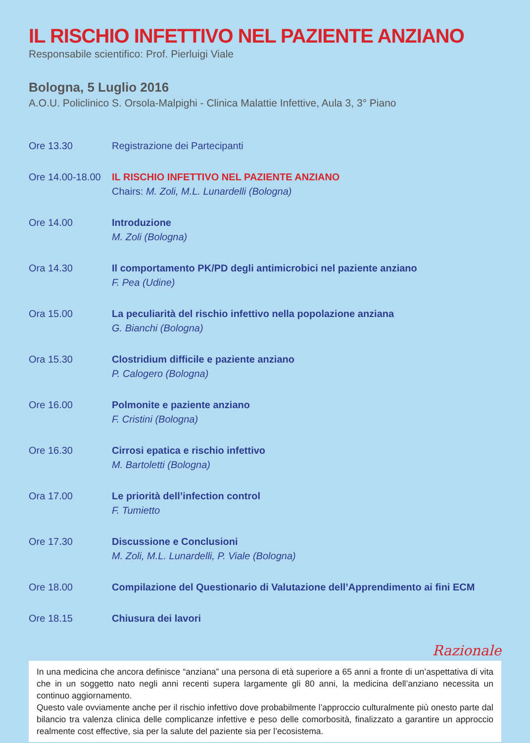IL RISCHIO INFETTIVO NEL PAZIENTE ANZIANO
Responsabile scientifico: Prof. Pierluigi Viale
Bologna, 5 Luglio 2016
A.O.U. Policlinico S. Orsola-Malpighi - Clinica Malattie Infettive, Aula 3, 3° Piano
Ore 13.30 Registrazione dei Partecipanti
Ore 14.00-18.00
IL RISCHIO INFETTIVO NEL PAZIENTE ANZIANO
Chairs: M. Zoli, M.L. Lunardelli (Bologna)
Ore 14.00 Introduzione
M. Zoli (Bologna)
Ora 14.30 Il comportamento PK/PD degli antimicrobici nel paziente anziano
F. Pea (Udine)
Ora 15.00 La peculiarità del rischio infettivo nella popolazione anziana
G. Bianchi (Bologna)
Ora 15.30 Clostridium difficile e paziente anziano
P. Calogero (Bologna)
Ore 16.00 Polmonite e paziente anziano
F. Cristini (Bologna)
Ore 16.30 Cirrosi epatica e rischio infettivo
M. Bartoletti (Bologna)
Ora 17.00 Le priorità dell’infection control
F. Tumietto
Ore 17.30 Discussione e Conclusioni
M. Zoli, M.L. Lunardelli, P. Viale (Bologna)
Ore 18.00 Compilazione del Questionario di Valutazione dell’Apprendimento ai fini ECM
Ore 18.15 Chiusura dei lavori
Razionale
In una medicina che ancora definisce “anziana” una persona di età superiore a 65 anni a fronte di un’aspettativa di vita che in un soggetto nato negli anni recenti supera largamente gli 80 anni, la medicina dell’anziano necessita un continuo aggiornamento.
Questo vale ovviamente anche per il rischio infettivo dove probabilmente l’approccio culturalmente più onesto parte dal bilancio tra valenza clinica delle complicanze infettive e peso delle comorbosità, finalizzato a garantire un approccio realmente cost effective, sia per la salute del paziente sia per l’ecosistema.